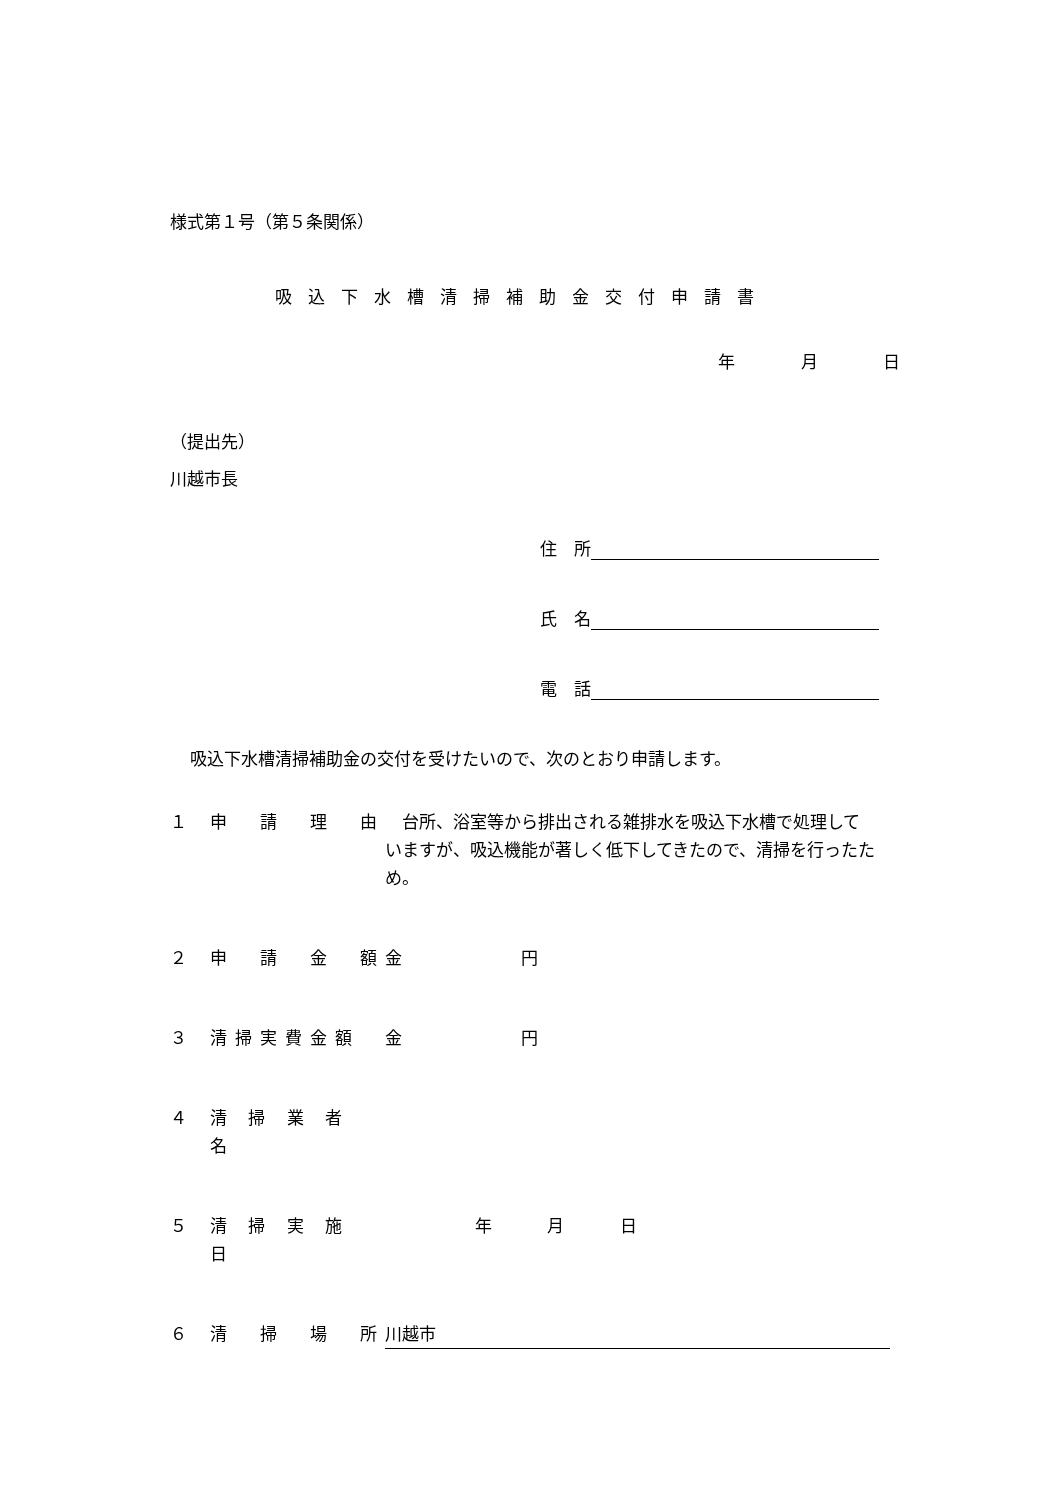様式第１号（第５条関係）
吸込下水槽清掃補助金交付申請書
年 月 日
（提出先）
川越市長
住　所
氏　名
電　話
吸込下水槽清掃補助金の交付を受けたいので、次のとおり申請します。
１ 申　請　理　由　台所、浴室等から排出される雑排水を吸込下水槽で処理していますが、吸込機能が著しく低下してきたので、清掃を行ったため。
２ 申　請　金　額 金　　　　　　　円
３ 清掃実費金額 金　　　　　　　円
４ 清 掃 業 者 名
５ 清 掃 実 施 日 年 月 日
６ 清　掃　場　所 川越市